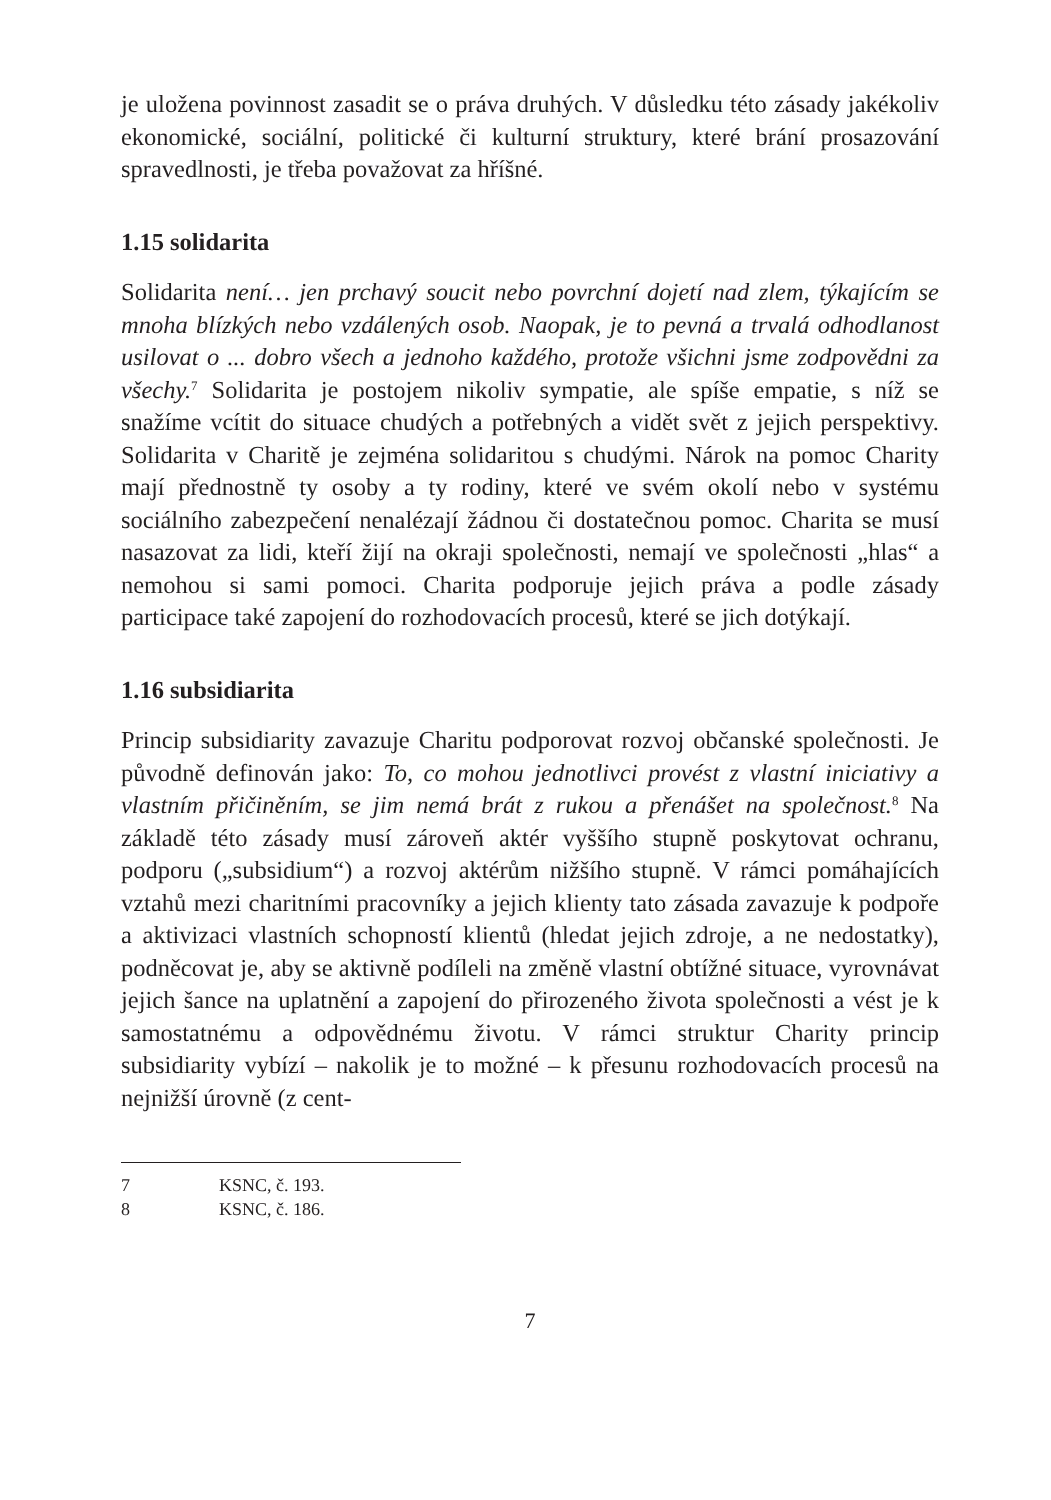je uložena povinnost zasadit se o práva druhých. V důsledku této zásady jakékoliv ekonomické, sociální, politické či kulturní struktury, které brání prosazování spravedlnosti, je třeba považovat za hříšné.
1.15 solidarita
Solidarita není… jen prchavý soucit nebo povrchní dojetí nad zlem, týkajícím se mnoha blízkých nebo vzdálených osob. Naopak, je to pevná a trvalá odhodlanost usilovat o ... dobro všech a jednoho každého, protože všichni jsme zodpovědni za všechy.<sup>7</sup> Solidarita je postojem nikoliv sympatie, ale spíše empatie, s níž se snažíme vcítit do situace chudých a potřebných a vidět svět z jejich perspektivy. Solidarita v Charitě je zejména solidaritou s chudými. Nárok na pomoc Charity mají přednostně ty osoby a ty rodiny, které ve svém okolí nebo v systému sociálního zabezpečení nenalézají žádnou či dostatečnou pomoc. Charita se musí nasazovat za lidi, kteří žijí na okraji společnosti, nemají ve společnosti „hlas“ a nemohou si sami pomoci. Charita podporuje jejich práva a podle zásady participace také zapojení do rozhodovacích procesů, které se jich dotýkají.
1.16 subsidiarita
Princip subsidiarity zavazuje Charitu podporovat rozvoj občanské společnosti. Je původně definován jako: To, co mohou jednotlivci provést z vlastní iniciativy a vlastním přičiněním, se jim nemá brát z rukou a přenášet na společnost.<sup>8</sup> Na základě této zásady musí zároveň aktér vyššího stupně poskytovat ochranu, podporu („subsidium“) a rozvoj aktérům nižšího stupně. V rámci pomáhajících vztahů mezi charitními pracovníky a jejich klienty tato zásada zavazuje k podpoře a aktivizaci vlastních schopností klientů (hledat jejich zdroje, a ne nedostatky), podněcovat je, aby se aktivně podíleli na změně vlastní obtížné situace, vyrovnávat jejich šance na uplatnění a zapojení do přirozeného života společnosti a vést je k samostatnému a odpovědnému životu. V rámci struktur Charity princip subsidiarity vybízí – nakolik je to možné – k přesunu rozhodovacích procesů na nejnižší úrovně (z cent-
7 KSNC, č. 193.
8 KSNC, č. 186.
7